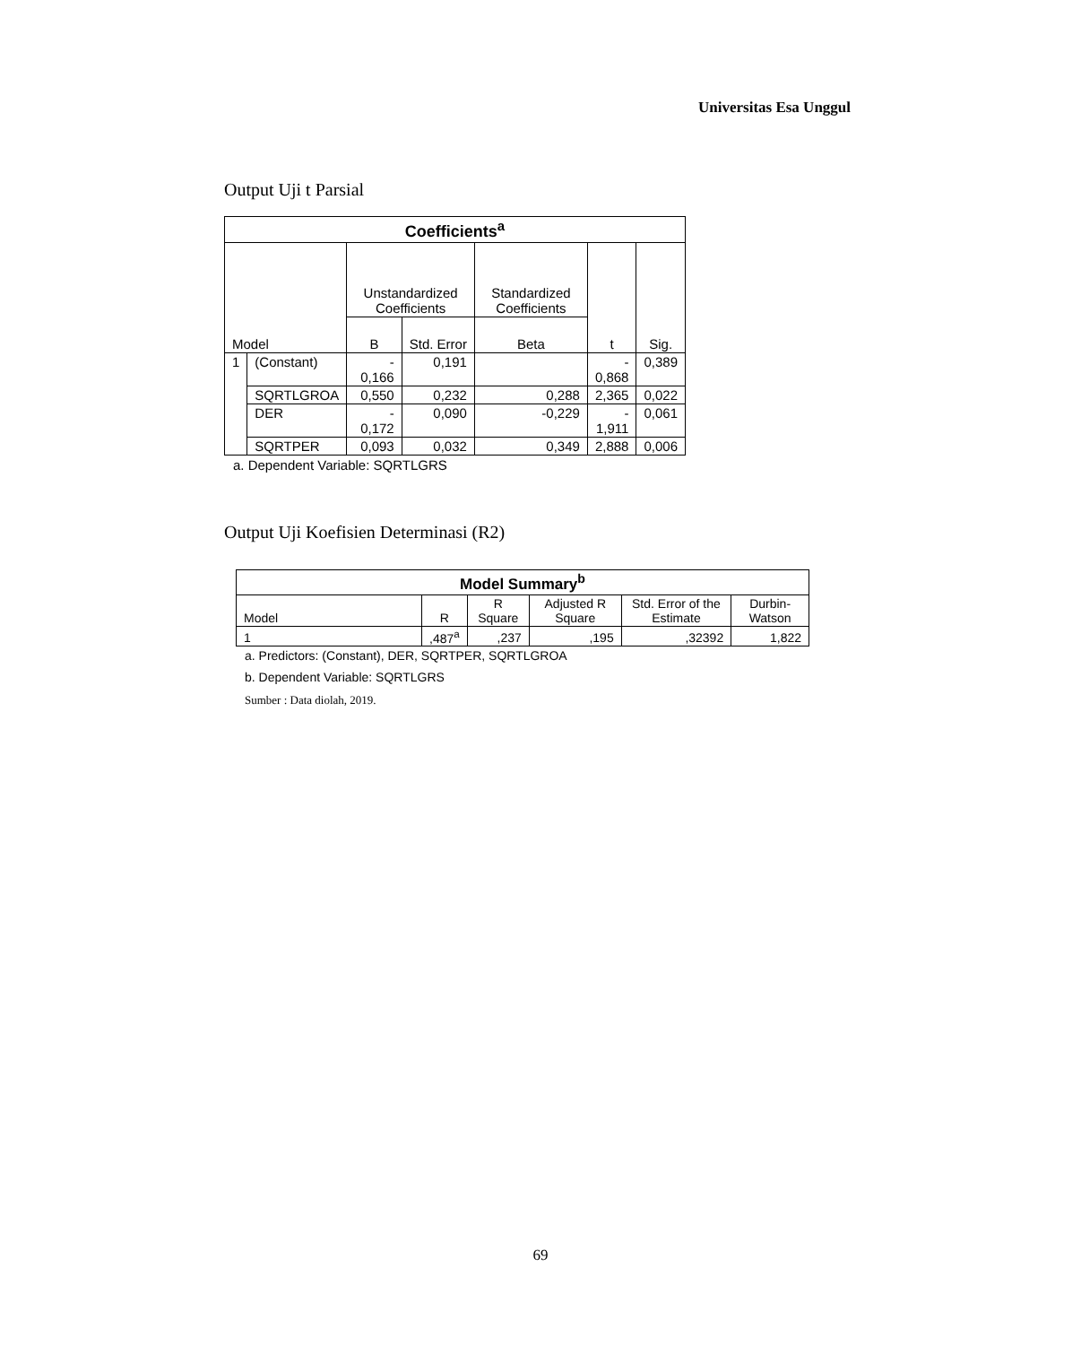Universitas Esa Unggul
Output Uji t Parsial
| Coefficients<sup>a</sup> | | | | | | |
| --- | --- | --- | --- | --- | --- | --- |
| Model | | Unstandardized Coefficients | | Standardized Coefficients | t | Sig. |
| | | B | Std. Error | Beta | | |
| 1 | (Constant) | - 0,166 | 0,191 | | - 0,868 | 0,389 |
| | SQRTLGROA | 0,550 | 0,232 | 0,288 | 2,365 | 0,022 |
| | DER | - 0,172 | 0,090 | -0,229 | - 1,911 | 0,061 |
| | SQRTPER | 0,093 | 0,032 | 0,349 | 2,888 | 0,006 |
a. Dependent Variable: SQRTLGRS
Output Uji Koefisien Determinasi (R2)
| Model Summary<sup>b</sup> | | | | | |
| --- | --- | --- | --- | --- | --- |
| Model | R | R Square | Adjusted R Square | Std. Error of the Estimate | Durbin-Watson |
| 1 | ,487<sup>a</sup> | ,237 | ,195 | ,32392 | 1,822 |
a. Predictors: (Constant), DER, SQRTPER, SQRTLGROA
b. Dependent Variable: SQRTLGRS
Sumber : Data diolah, 2019.
69